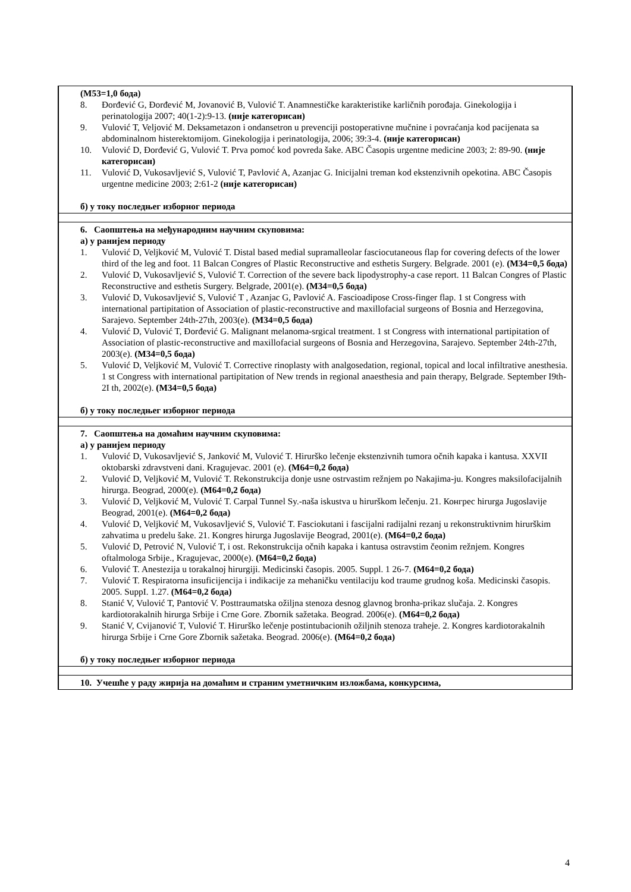| (М53=1,0 бода) 8. Đorđević G, Đorđević M, Jovanović B, Vulović T. Anamnestičke karakteristike karličnih porođaja. Ginekologija i perinatologija 2007; 40(1-2):9-13. (није категорисан) 9. Vulović T, Veljović M. Deksametazon i ondansetron u prevenciji postoperativne mučnine i povraćanja kod pacijenata sa abdominalnom histerektomijom. Ginekologija i perinatologija, 2006; 39:3-4. (није категорисан) 10. Vulović D, Đorđević G, Vulović T. Prva pomoć kod povreda šake. ABC Časopis urgentne medicine 2003; 2: 89-90. (није категорисан) 11. Vulović D, Vukosavljević S, Vulović T, Pavlović A, Azanjac G. Inicijalni treman kod ekstenzivnih opekotina. ABC Časopis urgentne medicine 2003; 2:61-2 (није категорисан) б) у току последњег изборног периода |
| 6. Саопштења на међународним научним скуповима: а) у ранијем периоду 1. Vulović D, Veljković M, Vulović T. Distal based medial supramalleolar fasciocutaneous flap for covering defects of the lower third of the leg and foot. 11 Balcan Congres of Plastic Reconstructive and esthetis Surgery. Belgrade. 2001 (e). (М34=0,5 бода) 2. Vulović D, Vukosavljević S, Vulović T. Correction of the severe back lipodystrophy-a case report. 11 Balcan Congres of Plastic Reconstructive and esthetis Surgery. Belgrade, 2001(e). (М34=0,5 бода) 3. Vulović D, Vukosavljević S, Vulović T , Azanjac G, Pavlović A. Fascioadipose Cross-finger flap. 1 st Congress with international partipitation of Association of plastic-reconstructive and maxillofacial surgeons of Bosnia and Herzegovina, Sarajevo. September 24th-27th, 2003(e). (М34=0,5 бода) 4. Vulović D, Vulović T, Đorđević G. Malignant melanoma-srgical treatment. 1 st Congress with international partipitation of Association of plastic-reconstructive and maxillofacial surgeons of Bosnia and Herzegovina, Sarajevo. September 24th-27th, 2003(e). (М34=0,5 бода) 5. Vulović D, Veljković M, Vulović T. Corrective rinoplasty with analgosedation, regional, topical and local infiltrative anesthesia. 1 st Congress with international partipitation of New trends in regional anaesthesia and pain therapy, Belgrade. September I9th-2I th, 2002(e). (М34=0,5 бода) б) у току последњег изборног периода |
| 7. Саопштења на домаћим научним скуповима: а) у ранијем периоду 1. Vulović D, Vukosavljević S, Janković M, Vulović T. Hirurško lečenje ekstenzivnih tumora očnih kapaka i kantusa. XXVII oktobarski zdravstveni dani. Kragujevac. 2001 (e). (М64=0,2 бода) 2. Vulović D, Veljković M, Vulović T. Rekonstrukcija donje usne ostrvastim režnjem po Nakajima-ju. Kongres maksilofacijalnih hirurga. Beograd, 2000(e). (М64=0,2 бода) 3. Vulović D, Veljković M, Vulović T. Carpal Tunnel Sy.-naša iskustva u hirurškom lečenju. 21. Конгрес hirurga Jugoslavije Beograd, 2001(e). (М64=0,2 бода) 4. Vulović D, Veljković M, Vukosavljević S, Vulović T. Fasciokutani i fascijalni radijalni rezanj u rekonstruktivnim hirurškim zahvatima u predelu šake. 21. Kongres hirurga Jugoslavije Beograd, 2001(e). (М64=0,2 бода) 5. Vulović D, Petrović N, Vulović T, i ost. Rekonstrukcija očnih kapaka i kantusa ostravstim čeonim režnjem. Kongres oftalmologa Srbije., Kragujevac, 2000(e). (М64=0,2 бода) 6. Vulović T. Anestezija u torakalnoj hirurgiji. Medicinski časopis. 2005. Suppl. 1 26-7. (М64=0,2 бода) 7. Vulović T. Respiratorna insuficijencija i indikacije za mehaničku ventilaciju kod traume grudnog koša. Medicinski časopis. 2005. SuppI. 1.27. (М64=0,2 бода) 8. Stanić V, Vulović T, Pantović V. Posttraumatska ožiljna stenoza desnog glavnog bronha-prikaz slučaja. 2. Kongres kardiotorakalnih hirurga Srbije i Crne Gore. Zbornik sažetaka. Beograd. 2006(e). (М64=0,2 бода) 9. Stanić V, Cvijanović T, Vulović T. Hirurško lečenje postintubacionih ožiljnih stenoza traheje. 2. Kongres kardiotorakalnih hirurga Srbije i Crne Gore Zbornik sažetaka. Beograd. 2006(e). (М64=0,2 бода) б) у току последњег изборног периода |
| 10. Учешће у раду жирија на домаћим и страним уметничким изложбама, конкурсима, |
4